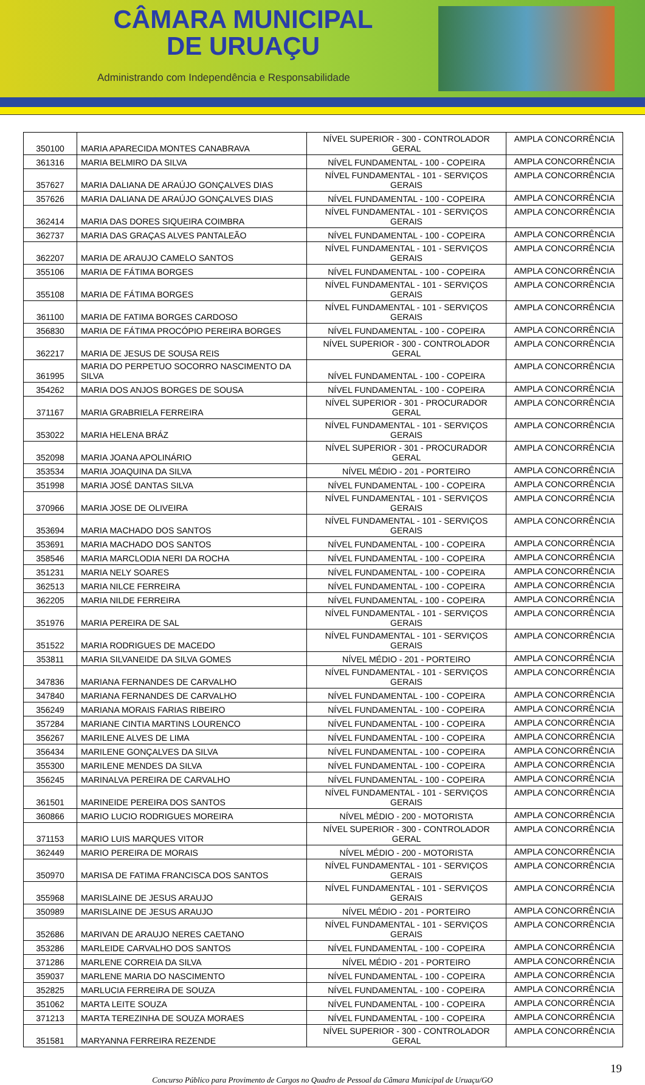CÂMARA MUNICIPAL
DE URUAÇU
Administrando com Independência e Responsabilidade
| 350100 | MARIA APARECIDA MONTES CANABRAVA | NÍVEL SUPERIOR - 300 - CONTROLADOR GERAL | AMPLA CONCORRÊNCIA |
| 361316 | MARIA BELMIRO DA SILVA | NÍVEL FUNDAMENTAL - 100 - COPEIRA | AMPLA CONCORRÊNCIA |
| 357627 | MARIA DALIANA DE ARAÚJO GONÇALVES DIAS | NÍVEL FUNDAMENTAL - 101 - SERVIÇOS GERAIS | AMPLA CONCORRÊNCIA |
| 357626 | MARIA DALIANA DE ARAÚJO GONÇALVES DIAS | NÍVEL FUNDAMENTAL - 100 - COPEIRA | AMPLA CONCORRÊNCIA |
| 362414 | MARIA DAS DORES SIQUEIRA COIMBRA | NÍVEL FUNDAMENTAL - 101 - SERVIÇOS GERAIS | AMPLA CONCORRÊNCIA |
| 362737 | MARIA DAS GRAÇAS ALVES PANTALEÃO | NÍVEL FUNDAMENTAL - 100 - COPEIRA | AMPLA CONCORRÊNCIA |
| 362207 | MARIA DE ARAUJO CAMELO SANTOS | NÍVEL FUNDAMENTAL - 101 - SERVIÇOS GERAIS | AMPLA CONCORRÊNCIA |
| 355106 | MARIA DE FÁTIMA BORGES | NÍVEL FUNDAMENTAL - 100 - COPEIRA | AMPLA CONCORRÊNCIA |
| 355108 | MARIA DE FÁTIMA BORGES | NÍVEL FUNDAMENTAL - 101 - SERVIÇOS GERAIS | AMPLA CONCORRÊNCIA |
| 361100 | MARIA DE FATIMA BORGES CARDOSO | NÍVEL FUNDAMENTAL - 101 - SERVIÇOS GERAIS | AMPLA CONCORRÊNCIA |
| 356830 | MARIA DE FÁTIMA PROCÓPIO PEREIRA BORGES | NÍVEL FUNDAMENTAL - 100 - COPEIRA | AMPLA CONCORRÊNCIA |
| 362217 | MARIA DE JESUS DE SOUSA REIS | NÍVEL SUPERIOR - 300 - CONTROLADOR GERAL | AMPLA CONCORRÊNCIA |
| 361995 | MARIA DO PERPETUO SOCORRO NASCIMENTO DA SILVA | NÍVEL FUNDAMENTAL - 100 - COPEIRA | AMPLA CONCORRÊNCIA |
| 354262 | MARIA DOS ANJOS BORGES DE SOUSA | NÍVEL FUNDAMENTAL - 100 - COPEIRA | AMPLA CONCORRÊNCIA |
| 371167 | MARIA GRABRIELA FERREIRA | NÍVEL SUPERIOR - 301 - PROCURADOR GERAL | AMPLA CONCORRÊNCIA |
| 353022 | MARIA HELENA BRÁZ | NÍVEL FUNDAMENTAL - 101 - SERVIÇOS GERAIS | AMPLA CONCORRÊNCIA |
| 352098 | MARIA JOANA APOLINÁRIO | NÍVEL SUPERIOR - 301 - PROCURADOR GERAL | AMPLA CONCORRÊNCIA |
| 353534 | MARIA JOAQUINA DA SILVA | NÍVEL MÉDIO - 201 - PORTEIRO | AMPLA CONCORRÊNCIA |
| 351998 | MARIA JOSÉ DANTAS SILVA | NÍVEL FUNDAMENTAL - 100 - COPEIRA | AMPLA CONCORRÊNCIA |
| 370966 | MARIA JOSE DE OLIVEIRA | NÍVEL FUNDAMENTAL - 101 - SERVIÇOS GERAIS | AMPLA CONCORRÊNCIA |
| 353694 | MARIA MACHADO DOS SANTOS | NÍVEL FUNDAMENTAL - 101 - SERVIÇOS GERAIS | AMPLA CONCORRÊNCIA |
| 353691 | MARIA MACHADO DOS SANTOS | NÍVEL FUNDAMENTAL - 100 - COPEIRA | AMPLA CONCORRÊNCIA |
| 358546 | MARIA MARCLODIA NERI DA ROCHA | NÍVEL FUNDAMENTAL - 100 - COPEIRA | AMPLA CONCORRÊNCIA |
| 351231 | MARIA NELY SOARES | NÍVEL FUNDAMENTAL - 100 - COPEIRA | AMPLA CONCORRÊNCIA |
| 362513 | MARIA NILCE FERREIRA | NÍVEL FUNDAMENTAL - 100 - COPEIRA | AMPLA CONCORRÊNCIA |
| 362205 | MARIA NILDE FERREIRA | NÍVEL FUNDAMENTAL - 100 - COPEIRA | AMPLA CONCORRÊNCIA |
| 351976 | MARIA PEREIRA DE SAL | NÍVEL FUNDAMENTAL - 101 - SERVIÇOS GERAIS | AMPLA CONCORRÊNCIA |
| 351522 | MARIA RODRIGUES DE MACEDO | NÍVEL FUNDAMENTAL - 101 - SERVIÇOS GERAIS | AMPLA CONCORRÊNCIA |
| 353811 | MARIA SILVANEIDE DA SILVA GOMES | NÍVEL MÉDIO - 201 - PORTEIRO | AMPLA CONCORRÊNCIA |
| 347836 | MARIANA FERNANDES DE CARVALHO | NÍVEL FUNDAMENTAL - 101 - SERVIÇOS GERAIS | AMPLA CONCORRÊNCIA |
| 347840 | MARIANA FERNANDES DE CARVALHO | NÍVEL FUNDAMENTAL - 100 - COPEIRA | AMPLA CONCORRÊNCIA |
| 356249 | MARIANA MORAIS FARIAS RIBEIRO | NÍVEL FUNDAMENTAL - 100 - COPEIRA | AMPLA CONCORRÊNCIA |
| 357284 | MARIANE CINTIA MARTINS LOURENCO | NÍVEL FUNDAMENTAL - 100 - COPEIRA | AMPLA CONCORRÊNCIA |
| 356267 | MARILENE ALVES DE LIMA | NÍVEL FUNDAMENTAL - 100 - COPEIRA | AMPLA CONCORRÊNCIA |
| 356434 | MARILENE GONÇALVES DA SILVA | NÍVEL FUNDAMENTAL - 100 - COPEIRA | AMPLA CONCORRÊNCIA |
| 355300 | MARILENE MENDES DA SILVA | NÍVEL FUNDAMENTAL - 100 - COPEIRA | AMPLA CONCORRÊNCIA |
| 356245 | MARINALVA PEREIRA DE CARVALHO | NÍVEL FUNDAMENTAL - 100 - COPEIRA | AMPLA CONCORRÊNCIA |
| 361501 | MARINEIDE PEREIRA DOS SANTOS | NÍVEL FUNDAMENTAL - 101 - SERVIÇOS GERAIS | AMPLA CONCORRÊNCIA |
| 360866 | MARIO LUCIO RODRIGUES MOREIRA | NÍVEL MÉDIO - 200 - MOTORISTA | AMPLA CONCORRÊNCIA |
| 371153 | MARIO LUIS MARQUES VITOR | NÍVEL SUPERIOR - 300 - CONTROLADOR GERAL | AMPLA CONCORRÊNCIA |
| 362449 | MARIO PEREIRA DE MORAIS | NÍVEL MÉDIO - 200 - MOTORISTA | AMPLA CONCORRÊNCIA |
| 350970 | MARISA DE FATIMA FRANCISCA DOS SANTOS | NÍVEL FUNDAMENTAL - 101 - SERVIÇOS GERAIS | AMPLA CONCORRÊNCIA |
| 355968 | MARISLAINE DE JESUS ARAUJO | NÍVEL FUNDAMENTAL - 101 - SERVIÇOS GERAIS | AMPLA CONCORRÊNCIA |
| 350989 | MARISLAINE DE JESUS ARAUJO | NÍVEL MÉDIO - 201 - PORTEIRO | AMPLA CONCORRÊNCIA |
| 352686 | MARIVAN DE ARAUJO NERES CAETANO | NÍVEL FUNDAMENTAL - 101 - SERVIÇOS GERAIS | AMPLA CONCORRÊNCIA |
| 353286 | MARLEIDE CARVALHO DOS SANTOS | NÍVEL FUNDAMENTAL - 100 - COPEIRA | AMPLA CONCORRÊNCIA |
| 371286 | MARLENE CORREIA DA SILVA | NÍVEL MÉDIO - 201 - PORTEIRO | AMPLA CONCORRÊNCIA |
| 359037 | MARLENE MARIA DO NASCIMENTO | NÍVEL FUNDAMENTAL - 100 - COPEIRA | AMPLA CONCORRÊNCIA |
| 352825 | MARLUCIA FERREIRA DE SOUZA | NÍVEL FUNDAMENTAL - 100 - COPEIRA | AMPLA CONCORRÊNCIA |
| 351062 | MARTA LEITE SOUZA | NÍVEL FUNDAMENTAL - 100 - COPEIRA | AMPLA CONCORRÊNCIA |
| 371213 | MARTA TEREZINHA DE SOUZA MORAES | NÍVEL FUNDAMENTAL - 100 - COPEIRA | AMPLA CONCORRÊNCIA |
| 351581 | MARYANNA FERREIRA REZENDE | NÍVEL SUPERIOR - 300 - CONTROLADOR GERAL | AMPLA CONCORRÊNCIA |
19
Concurso Público para Provimento de Cargos no Quadro de Pessoal da Câmara Municipal de Uruaçu/GO